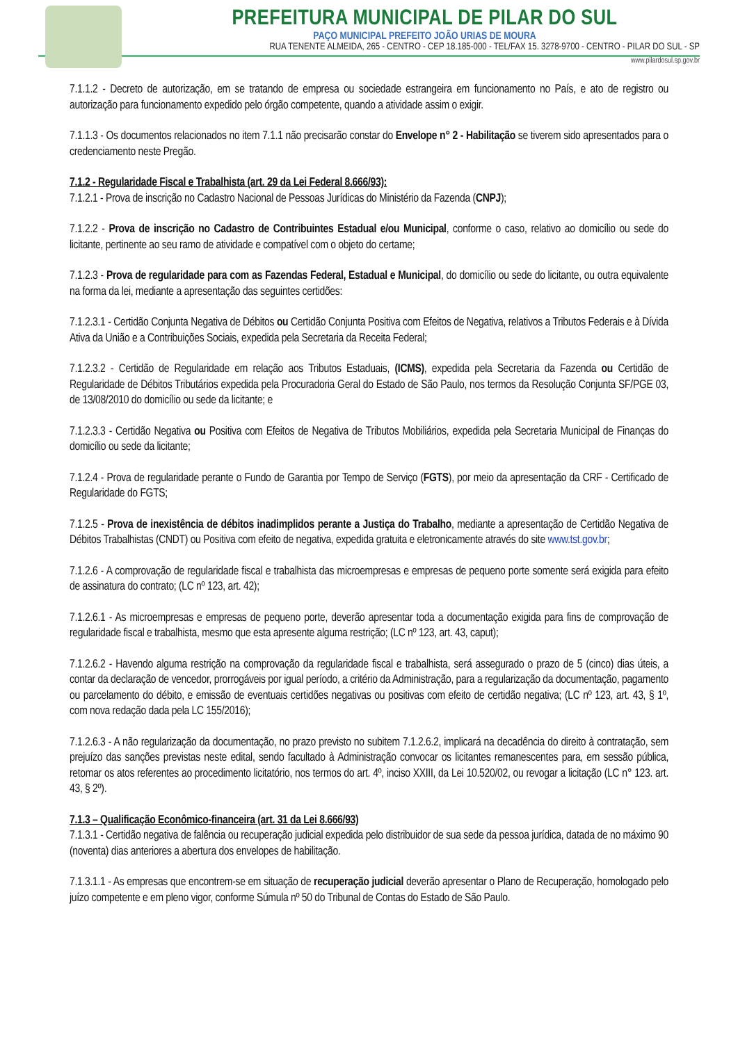PREFEITURA MUNICIPAL DE PILAR DO SUL
PAÇO MUNICIPAL PREFEITO JOÃO URIAS DE MOURA
RUA TENENTE ALMEIDA, 265 - CENTRO - CEP 18.185-000 - TEL/FAX 15. 3278-9700 - CENTRO - PILAR DO SUL - SP
www.pilardosul.sp.gov.br
7.1.1.2 - Decreto de autorização, em se tratando de empresa ou sociedade estrangeira em funcionamento no País, e ato de registro ou autorização para funcionamento expedido pelo órgão competente, quando a atividade assim o exigir.
7.1.1.3 - Os documentos relacionados no item 7.1.1 não precisarão constar do Envelope n° 2 - Habilitação se tiverem sido apresentados para o credenciamento neste Pregão.
7.1.2 - Regularidade Fiscal e Trabalhista (art. 29 da Lei Federal 8.666/93):
7.1.2.1 - Prova de inscrição no Cadastro Nacional de Pessoas Jurídicas do Ministério da Fazenda (CNPJ);
7.1.2.2 - Prova de inscrição no Cadastro de Contribuintes Estadual e/ou Municipal, conforme o caso, relativo ao domicílio ou sede do licitante, pertinente ao seu ramo de atividade e compatível com o objeto do certame;
7.1.2.3 - Prova de regularidade para com as Fazendas Federal, Estadual e Municipal, do domicílio ou sede do licitante, ou outra equivalente na forma da lei, mediante a apresentação das seguintes certidões:
7.1.2.3.1 - Certidão Conjunta Negativa de Débitos ou Certidão Conjunta Positiva com Efeitos de Negativa, relativos a Tributos Federais e à Dívida Ativa da União e a Contribuições Sociais, expedida pela Secretaria da Receita Federal;
7.1.2.3.2 - Certidão de Regularidade em relação aos Tributos Estaduais, (ICMS), expedida pela Secretaria da Fazenda ou Certidão de Regularidade de Débitos Tributários expedida pela Procuradoria Geral do Estado de São Paulo, nos termos da Resolução Conjunta SF/PGE 03, de 13/08/2010 do domicílio ou sede da licitante; e
7.1.2.3.3 - Certidão Negativa ou Positiva com Efeitos de Negativa de Tributos Mobiliários, expedida pela Secretaria Municipal de Finanças do domicílio ou sede da licitante;
7.1.2.4 - Prova de regularidade perante o Fundo de Garantia por Tempo de Serviço (FGTS), por meio da apresentação da CRF - Certificado de Regularidade do FGTS;
7.1.2.5 - Prova de inexistência de débitos inadimplidos perante a Justiça do Trabalho, mediante a apresentação de Certidão Negativa de Débitos Trabalhistas (CNDT) ou Positiva com efeito de negativa, expedida gratuita e eletronicamente através do site www.tst.gov.br;
7.1.2.6 - A comprovação de regularidade fiscal e trabalhista das microempresas e empresas de pequeno porte somente será exigida para efeito de assinatura do contrato; (LC nº 123, art. 42);
7.1.2.6.1 - As microempresas e empresas de pequeno porte, deverão apresentar toda a documentação exigida para fins de comprovação de regularidade fiscal e trabalhista, mesmo que esta apresente alguma restrição; (LC nº 123, art. 43, caput);
7.1.2.6.2 - Havendo alguma restrição na comprovação da regularidade fiscal e trabalhista, será assegurado o prazo de 5 (cinco) dias úteis, a contar da declaração de vencedor, prorrogáveis por igual período, a critério da Administração, para a regularização da documentação, pagamento ou parcelamento do débito, e emissão de eventuais certidões negativas ou positivas com efeito de certidão negativa; (LC nº 123, art. 43, § 1º, com nova redação dada pela LC 155/2016);
7.1.2.6.3 - A não regularização da documentação, no prazo previsto no subitem 7.1.2.6.2, implicará na decadência do direito à contratação, sem prejuízo das sanções previstas neste edital, sendo facultado à Administração convocar os licitantes remanescentes para, em sessão pública, retomar os atos referentes ao procedimento licitatório, nos termos do art. 4º, inciso XXIII, da Lei 10.520/02, ou revogar a licitação (LC n° 123. art. 43, § 2º).
7.1.3 – Qualificação Econômico-financeira (art. 31 da Lei 8.666/93)
7.1.3.1 - Certidão negativa de falência ou recuperação judicial expedida pelo distribuidor de sua sede da pessoa jurídica, datada de no máximo 90 (noventa) dias anteriores a abertura dos envelopes de habilitação.
7.1.3.1.1 - As empresas que encontrem-se em situação de recuperação judicial deverão apresentar o Plano de Recuperação, homologado pelo juízo competente e em pleno vigor, conforme Súmula nº 50 do Tribunal de Contas do Estado de São Paulo.